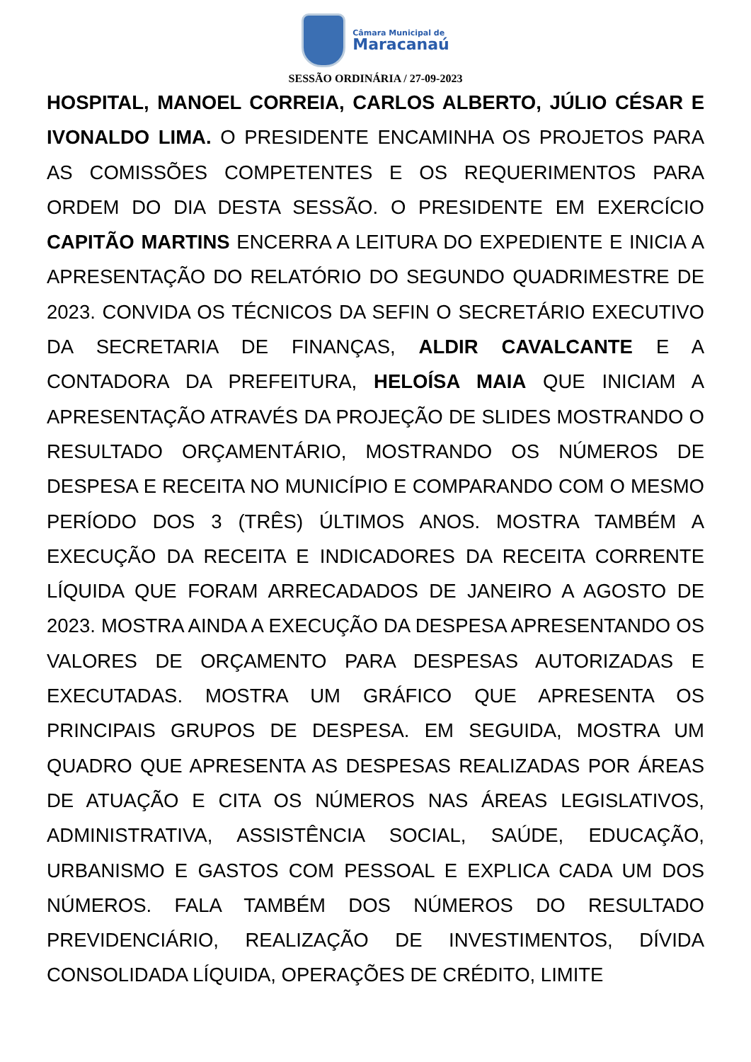Câmara Municipal de
Maracanaú
SESSÃO ORDINÁRIA / 27-09-2023
HOSPITAL, MANOEL CORREIA, CARLOS ALBERTO, JÚLIO CÉSAR E IVONALDO LIMA. O PRESIDENTE ENCAMINHA OS PROJETOS PARA AS COMISSÕES COMPETENTES E OS REQUERIMENTOS PARA ORDEM DO DIA DESTA SESSÃO. O PRESIDENTE EM EXERCÍCIO CAPITÃO MARTINS ENCERRA A LEITURA DO EXPEDIENTE E INICIA A APRESENTAÇÃO DO RELATÓRIO DO SEGUNDO QUADRIMESTRE DE 2023. CONVIDA OS TÉCNICOS DA SEFIN O SECRETÁRIO EXECUTIVO DA SECRETARIA DE FINANÇAS, ALDIR CAVALCANTE E A CONTADORA DA PREFEITURA, HELOÍSA MAIA QUE INICIAM A APRESENTAÇÃO ATRAVÉS DA PROJEÇÃO DE SLIDES MOSTRANDO O RESULTADO ORÇAMENTÁRIO, MOSTRANDO OS NÚMEROS DE DESPESA E RECEITA NO MUNICÍPIO E COMPARANDO COM O MESMO PERÍODO DOS 3 (TRÊS) ÚLTIMOS ANOS. MOSTRA TAMBÉM A EXECUÇÃO DA RECEITA E INDICADORES DA RECEITA CORRENTE LÍQUIDA QUE FORAM ARRECADADOS DE JANEIRO A AGOSTO DE 2023. MOSTRA AINDA A EXECUÇÃO DA DESPESA APRESENTANDO OS VALORES DE ORÇAMENTO PARA DESPESAS AUTORIZADAS E EXECUTADAS. MOSTRA UM GRÁFICO QUE APRESENTA OS PRINCIPAIS GRUPOS DE DESPESA. EM SEGUIDA, MOSTRA UM QUADRO QUE APRESENTA AS DESPESAS REALIZADAS POR ÁREAS DE ATUAÇÃO E CITA OS NÚMEROS NAS ÁREAS LEGISLATIVOS, ADMINISTRATIVA, ASSISTÊNCIA SOCIAL, SAÚDE, EDUCAÇÃO, URBANISMO E GASTOS COM PESSOAL E EXPLICA CADA UM DOS NÚMEROS. FALA TAMBÉM DOS NÚMEROS DO RESULTADO PREVIDENCIÁRIO, REALIZAÇÃO DE INVESTIMENTOS, DÍVIDA CONSOLIDADA LÍQUIDA, OPERAÇÕES DE CRÉDITO, LIMITE